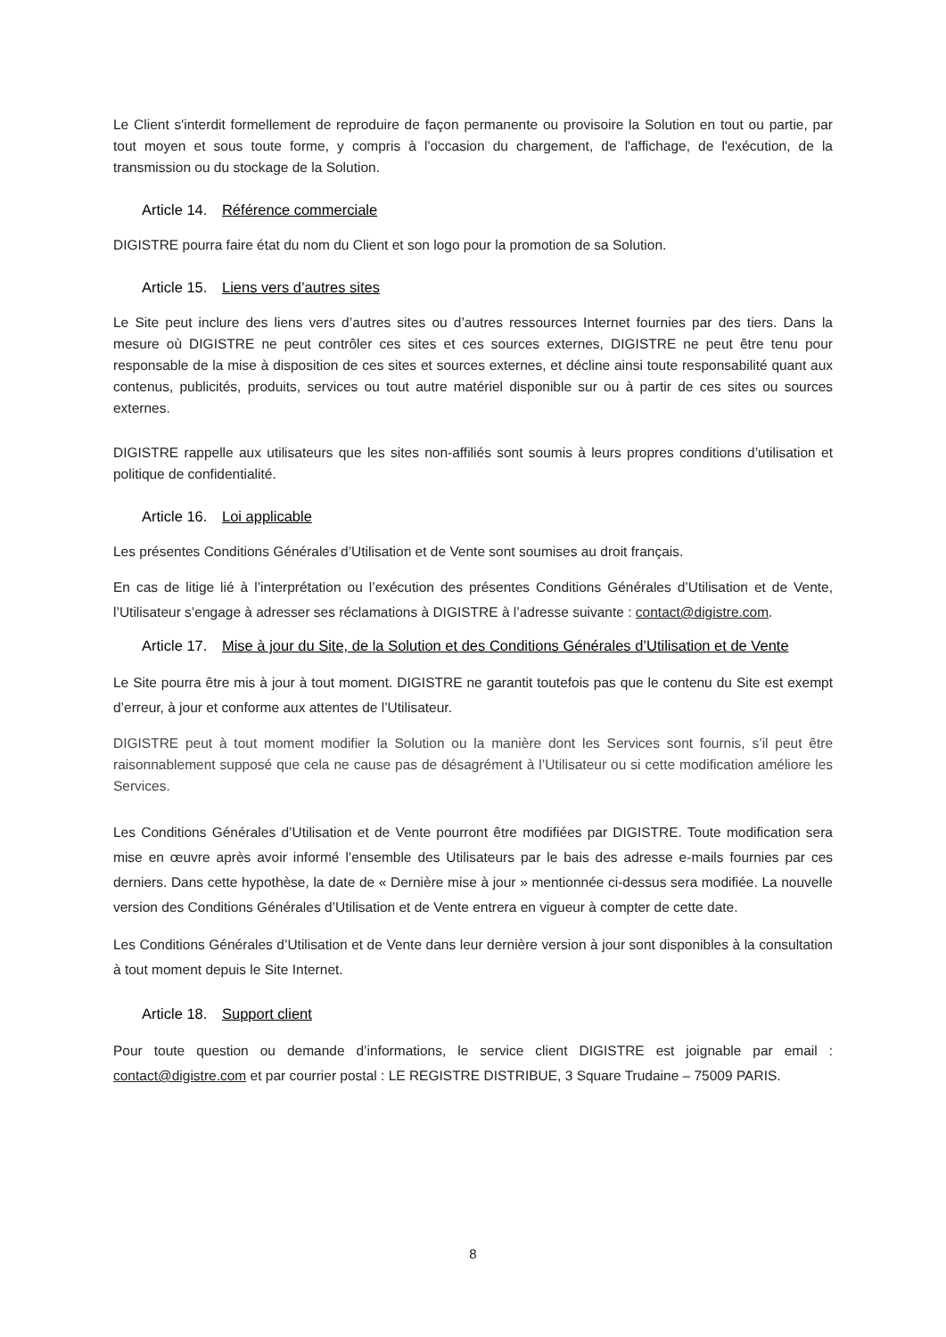Le Client s'interdit formellement de reproduire de façon permanente ou provisoire la Solution en tout ou partie, par tout moyen et sous toute forme, y compris à l'occasion du chargement, de l'affichage, de l'exécution, de la transmission ou du stockage de la Solution.
Article 14. Référence commerciale
DIGISTRE pourra faire état du nom du Client et son logo pour la promotion de sa Solution.
Article 15. Liens vers d’autres sites
Le Site peut inclure des liens vers d’autres sites ou d’autres ressources Internet fournies par des tiers. Dans la mesure où DIGISTRE ne peut contrôler ces sites et ces sources externes, DIGISTRE ne peut être tenu pour responsable de la mise à disposition de ces sites et sources externes, et décline ainsi toute responsabilité quant aux contenus, publicités, produits, services ou tout autre matériel disponible sur ou à partir de ces sites ou sources externes.
DIGISTRE rappelle aux utilisateurs que les sites non-affiliés sont soumis à leurs propres conditions d’utilisation et politique de confidentialité.
Article 16. Loi applicable
Les présentes Conditions Générales d’Utilisation et de Vente sont soumises au droit français.
En cas de litige lié à l’interprétation ou l’exécution des présentes Conditions Générales d’Utilisation et de Vente, l’Utilisateur s’engage à adresser ses réclamations à DIGISTRE à l’adresse suivante : contact@digistre.com.
Article 17. Mise à jour du Site, de la Solution et des Conditions Générales d’Utilisation et de Vente
Le Site pourra être mis à jour à tout moment. DIGISTRE ne garantit toutefois pas que le contenu du Site est exempt d’erreur, à jour et conforme aux attentes de l’Utilisateur.
DIGISTRE peut à tout moment modifier la Solution ou la manière dont les Services sont fournis, s’il peut être raisonnablement supposé que cela ne cause pas de désagrément à l’Utilisateur ou si cette modification améliore les Services.
Les Conditions Générales d’Utilisation et de Vente pourront être modifiées par DIGISTRE. Toute modification sera mise en œuvre après avoir informé l’ensemble des Utilisateurs par le bais des adresse e-mails fournies par ces derniers. Dans cette hypothèse, la date de « Dernière mise à jour » mentionnée ci-dessus sera modifiée. La nouvelle version des Conditions Générales d’Utilisation et de Vente entrera en vigueur à compter de cette date.
Les Conditions Générales d’Utilisation et de Vente dans leur dernière version à jour sont disponibles à la consultation à tout moment depuis le Site Internet.
Article 18. Support client
Pour toute question ou demande d’informations, le service client DIGISTRE est joignable par email : contact@digistre.com et par courrier postal : LE REGISTRE DISTRIBUE, 3 Square Trudaine – 75009 PARIS.
8